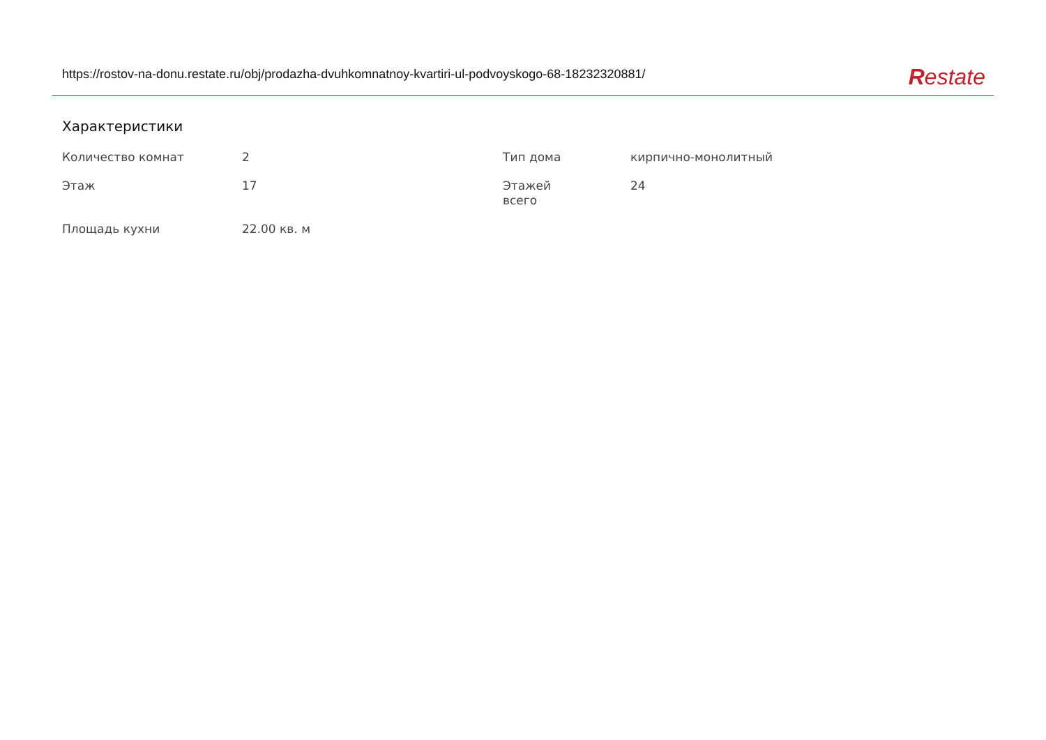https://rostov-na-donu.restate.ru/obj/prodazha-dvuhkomnatnoy-kvartiri-ul-podvoyskogo-68-18232320881/ Restate
Характеристики
| Количество комнат | 2 | Тип дома | кирпично-монолитный |
| Этаж | 17 | Этажей всего | 24 |
| Площадь кухни | 22.00 кв. м | | |